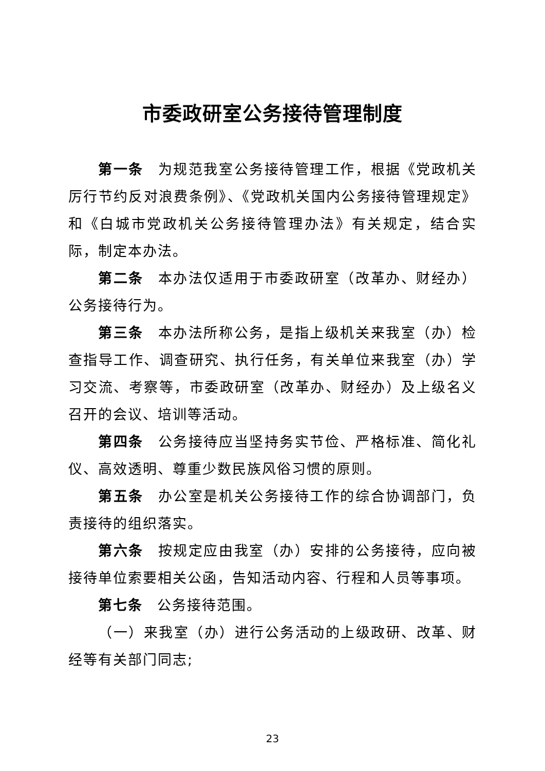市委政研室公务接待管理制度
第一条 为规范我室公务接待管理工作，根据《党政机关厉行节约反对浪费条例》、《党政机关国内公务接待管理规定》和《白城市党政机关公务接待管理办法》有关规定，结合实际，制定本办法。
第二条 本办法仅适用于市委政研室（改革办、财经办）公务接待行为。
第三条 本办法所称公务，是指上级机关来我室（办）检查指导工作、调查研究、执行任务，有关单位来我室（办）学习交流、考察等，市委政研室（改革办、财经办）及上级名义召开的会议、培训等活动。
第四条 公务接待应当坚持务实节俭、严格标准、简化礼仪、高效透明、尊重少数民族风俗习惯的原则。
第五条 办公室是机关公务接待工作的综合协调部门，负责接待的组织落实。
第六条 按规定应由我室（办）安排的公务接待，应向被接待单位索要相关公函，告知活动内容、行程和人员等事项。
第七条 公务接待范围。
（一）来我室（办）进行公务活动的上级政研、改革、财经等有关部门同志;
23